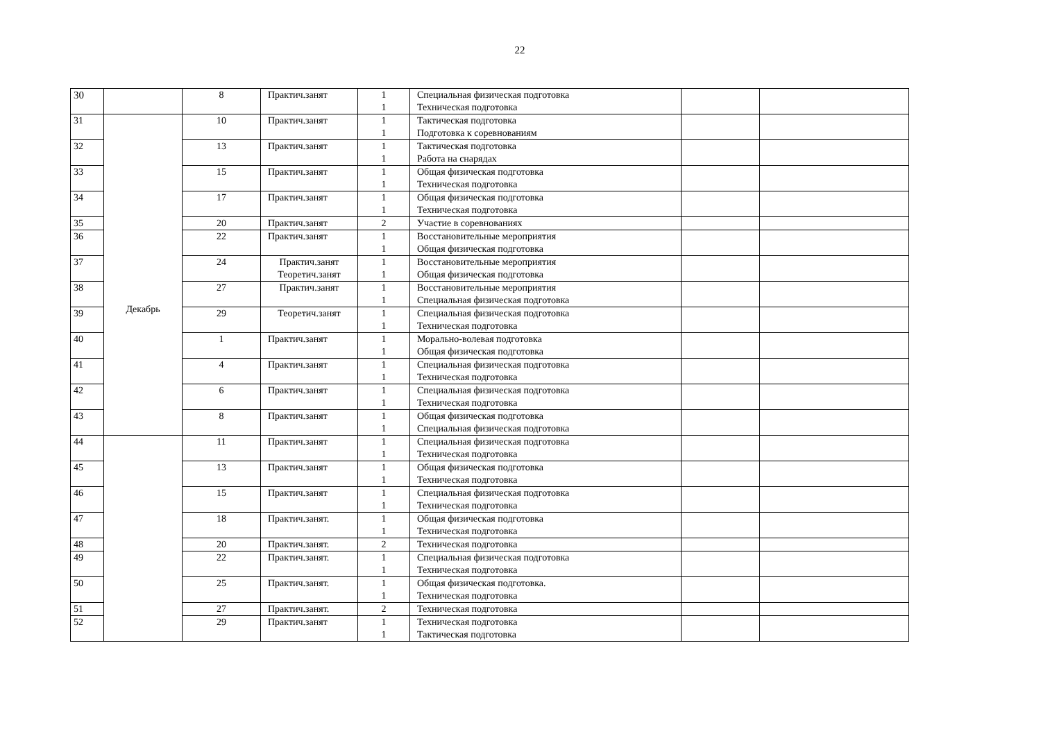22
| 30 | | 8 | Практич.занят | 1 1 | Специальная физическая подготовка Техническая подготовка | | |
| 31 | Декабрь | 10 | Практич.занят | 1 1 | Тактическая подготовка Подготовка к соревнованиям | | |
| 32 | | 13 | Практич.занят | 1 1 | Тактическая подготовка Работа на снарядах | | |
| 33 | | 15 | Практич.занят | 1 1 | Общая физическая подготовка Техническая подготовка | | |
| 34 | | 17 | Практич.занят | 1 1 | Общая физическая подготовка Техническая подготовка | | |
| 35 | | 20 | Практич.занят | 2 | Участие в соревнованиях | | |
| 36 | | 22 | Практич.занят | 1 1 | Восстановительные мероприятия Общая физическая подготовка | | |
| 37 | | 24 | Практич.занят Теоретич.занят | 1 1 | Восстановительные мероприятия Общая физическая подготовка | | |
| 38 | | 27 | Практич.занят | 1 1 | Восстановительные мероприятия Специальная физическая подготовка | | |
| 39 | | 29 | Теоретич.занят | 1 1 | Специальная физическая подготовка Техническая подготовка | | |
| 40 | | 1 | Практич.занят | 1 1 | Морально-волевая подготовка Общая физическая подготовка | | |
| 41 | | 4 | Практич.занят | 1 1 | Специальная физическая подготовка Техническая подготовка | | |
| 42 | | 6 | Практич.занят | 1 1 | Специальная физическая подготовка Техническая подготовка | | |
| 43 | | 8 | Практич.занят | 1 1 | Общая физическая подготовка Специальная физическая подготовка | | |
| 44 | | 11 | Практич.занят | 1 1 | Специальная физическая подготовка Техническая подготовка | | |
| 45 | | 13 | Практич.занят | 1 1 | Общая физическая подготовка Техническая подготовка | | |
| 46 | | 15 | Практич.занят | 1 1 | Специальная физическая подготовка Техническая подготовка | | |
| 47 | | 18 | Практич.занят. | 1 1 | Общая физическая подготовка Техническая подготовка | | |
| 48 | | 20 | Практич.занят. | 2 | Техническая подготовка | | |
| 49 | | 22 | Практич.занят. | 1 1 | Специальная физическая подготовка Техническая подготовка | | |
| 50 | | 25 | Практич.занят. | 1 1 | Общая физическая подготовка. Техническая подготовка | | |
| 51 | | 27 | Практич.занят. | 2 | Техническая подготовка | | |
| 52 | | 29 | Практич.занят | 1 1 | Техническая подготовка Тактическая подготовка | | |